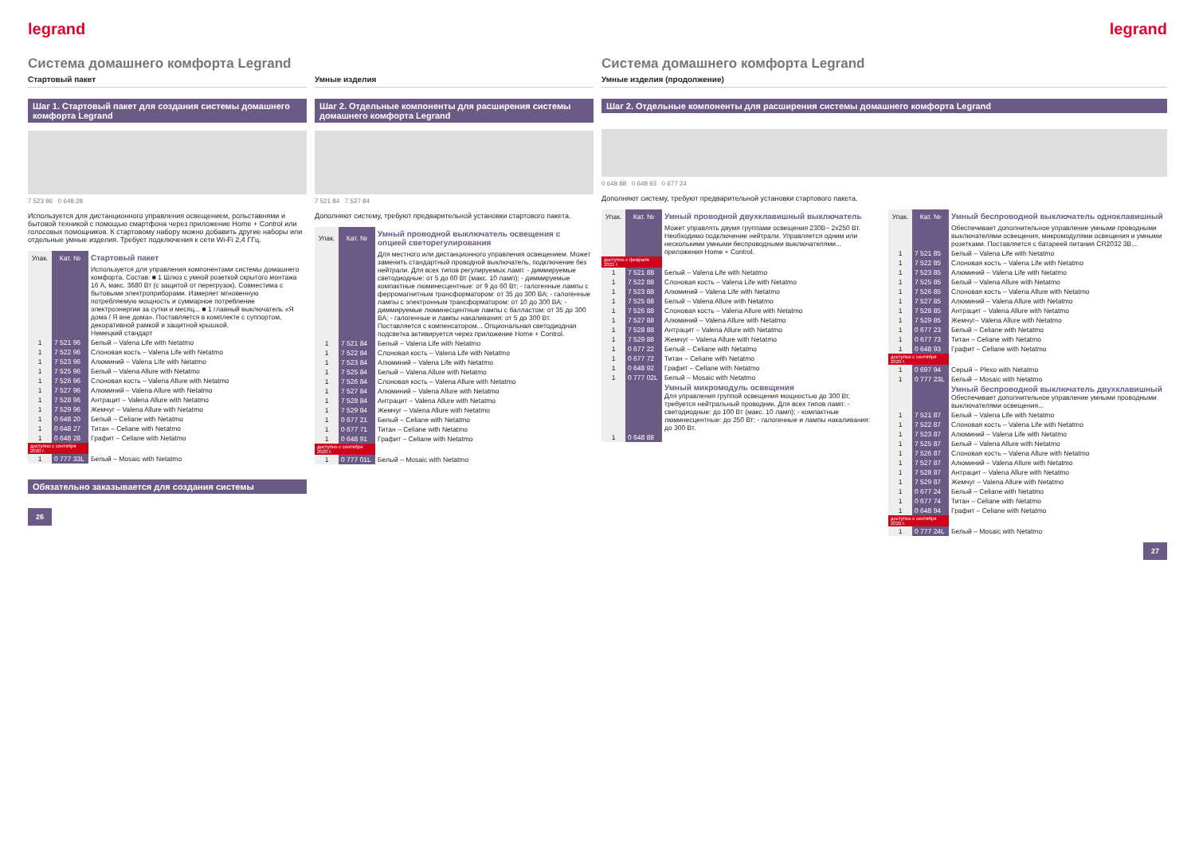legrand
Система домашнего комфорта Legrand
Стартовый пакет
Шаг 1. Стартовый пакет для создания системы домашнего комфорта Legrand
7 523 96 0 648 28
Используется для дистанционного управления освещением, рольставнями и бытовой техникой с помощью смартфона через приложение Home + Control или голосовых помощников. К стартовому набору можно добавить другие наборы или отдельные умные изделия. Требует подключения к сети Wi-Fi 2,4 ГГц.
| Упак. | Кат. № | Стартовый пакет |
| --- | --- | --- |
| | | Используется для управления компонентами системы домашнего комфорта. Состав: ■ 1 Шлюз с умной розеткой скрытого монтажа 16 А, макс. 3680 Вт (с защитой от перегрузок). Совместима с бытовыми электроприборами. Измеряет мгновенную потребляемую мощность и суммарное потребление электроэнергии за сутки и месяц... ■ 1 главный выключатель «Я дома / Я вне дома». Поставляется в комплекте с суппортом, декоративной рамкой и защитной крышкой. Немецкий стандарт |
| 1 | 7 521 96 | Белый – Valena Life with Netatmo |
| 1 | 7 522 96 | Слоновая кость – Valena Life with Netatmo |
| 1 | 7 523 96 | Алюминий – Valena Life with Netatmo |
| 1 | 7 525 96 | Белый – Valena Allure with Netatmo |
| 1 | 7 526 96 | Слоновая кость – Valena Allure with Netatmo |
| 1 | 7 527 96 | Алюминий – Valena Allure with Netatmo |
| 1 | 7 528 96 | Антрацит – Valena Allure with Netatmo |
| 1 | 7 529 96 | Жемчуг – Valena Allure with Netatmo |
| 1 | 0 648 20 | Белый – Celiane with Netatmo |
| 1 | 0 648 27 | Титан – Celiane with Netatmo |
| 1 | 0 648 28 | Графит – Celiane with Netatmo |
| доступно с сентября 2020 г. | | |
| 1 | 0 777 33L | Белый – Mosaic with Netatmo |
Обязательно заказывается для создания системы
26
Умные изделия
Шаг 2. Отдельные компоненты для расширения системы домашнего комфорта Legrand
7 521 84 7 527 84
Дополняют систему, требуют предварительной установки стартового пакета.
| Упак. | Кат. № | Умный проводной выключатель освещения с опцией светорегулирования |
| --- | --- | --- |
| | | Для местного или дистанционного управления освещением. Может заменить стандартный проводной выключатель, подключение без нейтрали. Для всех типов регулируемых ламп: - диммируемые светодиодные: от 5 до 60 Вт (макс. 10 ламп); - диммируемые компактные люминесцентные: от 9 до 60 Вт; - галогенные лампы с ферромагнитным трансформатором: от 35 до 300 ВА; - галогенные лампы с электронным трансформатором: от 10 до 300 ВА; - диммируемые люминесцентные лампы с балластом: от 35 до 300 ВА; - галогенные и лампы накаливания: от 5 до 300 Вт. Поставляется с компенсатором... Опциональная светодиодная подсветка активируется через приложение Home + Control. |
| 1 | 7 521 84 | Белый – Valena Life with Netatmo |
| 1 | 7 522 84 | Слоновая кость – Valena Life with Netatmo |
| 1 | 7 523 84 | Алюминий – Valena Life with Netatmo |
| 1 | 7 525 84 | Белый – Valena Allure with Netatmo |
| 1 | 7 526 84 | Слоновая кость – Valena Allure with Netatmo |
| 1 | 7 527 84 | Алюминий – Valena Allure with Netatmo |
| 1 | 7 528 84 | Антрацит – Valena Allure with Netatmo |
| 1 | 7 529 84 | Жемчуг – Valena Allure with Netatmo |
| 1 | 0 677 21 | Белый – Celiane with Netatmo |
| 1 | 0 677 71 | Титан – Celiane with Netatmo |
| 1 | 0 648 91 | Графит – Celiane with Netatmo |
| доступно с сентября 2020 г. | | |
| 1 | 0 777 01L | Белый – Mosaic with Netatmo |
legrand
Система домашнего комфорта Legrand
Умные изделия (продолжение)
Шаг 2. Отдельные компоненты для расширения системы домашнего комфорта Legrand
0 648 88 0 648 93 0 677 24
Дополняют систему, требуют предварительной установки стартового пакета.
| Упак. | Кат. № | Умный проводной двухклавишный выключатель |
| --- | --- | --- |
| | | Может управлять двумя группами освещения 230В~ 2х250 Вт. Необходимо подключение нейтрали. Управляется одним или несколькими умными беспроводными выключателями... приложения Home + Control. |
| доступно с февраля 2021 г. | | |
| 1 | 7 521 88 | Белый – Valena Life with Netatmo |
| 1 | 7 522 88 | Слоновая кость – Valena Life with Netatmo |
| 1 | 7 523 88 | Алюминий – Valena Life with Netatmo |
| 1 | 7 525 88 | Белый – Valena Allure with Netatmo |
| 1 | 7 526 88 | Слоновая кость – Valena Allure with Netatmo |
| 1 | 7 527 88 | Алюминий – Valena Allure with Netatmo |
| 1 | 7 528 88 | Антрацит – Valena Allure with Netatmo |
| 1 | 7 529 88 | Жемчуг – Valena Allure with Netatmo |
| 1 | 0 677 22 | Белый – Celiane with Netatmo |
| 1 | 0 677 72 | Титан – Celiane with Netatmo |
| 1 | 0 648 92 | Графит – Celiane with Netatmo |
| 1 | 0 777 02L | Белый – Mosaic with Netatmo |
| | | Умный микромодуль освещения Для управления группой освещения мощностью до 300 Вт, требуется нейтральный проводник. Для всех типов ламп: - светодиодные: до 100 Вт (макс. 10 ламп); - компактные люминесцентные: до 250 Вт; - галогенные и лампы накаливания: до 300 Вт. |
| 1 | 0 648 88 | |
| Упак. | Кат. № | Умный беспроводной выключатель одноклавишный |
| --- | --- | --- |
| | | Обеспечивает дополнительное управление умными проводными выключателями освещения, микромодулями освещения и умными розетками. Поставляется с батареей питания CR2032 3В... |
| 1 | 7 521 85 | Белый – Valena Life with Netatmo |
| 1 | 7 522 85 | Слоновая кость – Valena Life with Netatmo |
| 1 | 7 523 85 | Алюминий – Valena Life with Netatmo |
| 1 | 7 525 85 | Белый – Valena Allure with Netatmo |
| 1 | 7 526 85 | Слоновая кость – Valena Allure with Netatmo |
| 1 | 7 527 85 | Алюминий – Valena Allure with Netatmo |
| 1 | 7 528 85 | Антрацит – Valena Allure with Netatmo |
| 1 | 7 529 85 | Жемчуг– Valena Allure with Netatmo |
| 1 | 0 677 23 | Белый – Celiane with Netatmo |
| 1 | 0 677 73 | Титан – Celiane with Netatmo |
| 1 | 0 648 93 | Графит – Celiane with Netatmo |
| доступно с сентября 2020 г. | | |
| 1 | 0 697 94 | Серый – Plexo with Netatmo |
| 1 | 0 777 23L | Белый – Mosaic with Netatmo |
| | | Умный беспроводной выключатель двухклавишный Обеспечивает дополнительное управление умными проводными выключателями освещения... |
| 1 | 7 521 87 | Белый – Valena Life with Netatmo |
| 1 | 7 522 87 | Слоновая кость – Valena Life with Netatmo |
| 1 | 7 523 87 | Алюминий – Valena Life with Netatmo |
| 1 | 7 525 87 | Белый – Valena Allure with Netatmo |
| 1 | 7 526 87 | Слоновая кость – Valena Allure with Netatmo |
| 1 | 7 527 87 | Алюминий – Valena Allure with Netatmo |
| 1 | 7 528 87 | Антрацит – Valena Allure with Netatmo |
| 1 | 7 529 87 | Жемчуг – Valena Allure with Netatmo |
| 1 | 0 677 24 | Белый – Celiane with Netatmo |
| 1 | 0 677 74 | Титан – Celiane with Netatmo |
| 1 | 0 648 94 | Графит – Celiane with Netatmo |
| доступно с сентября 2020 г. | | |
| 1 | 0 777 24L | Белый – Mosaic with Netatmo |
27